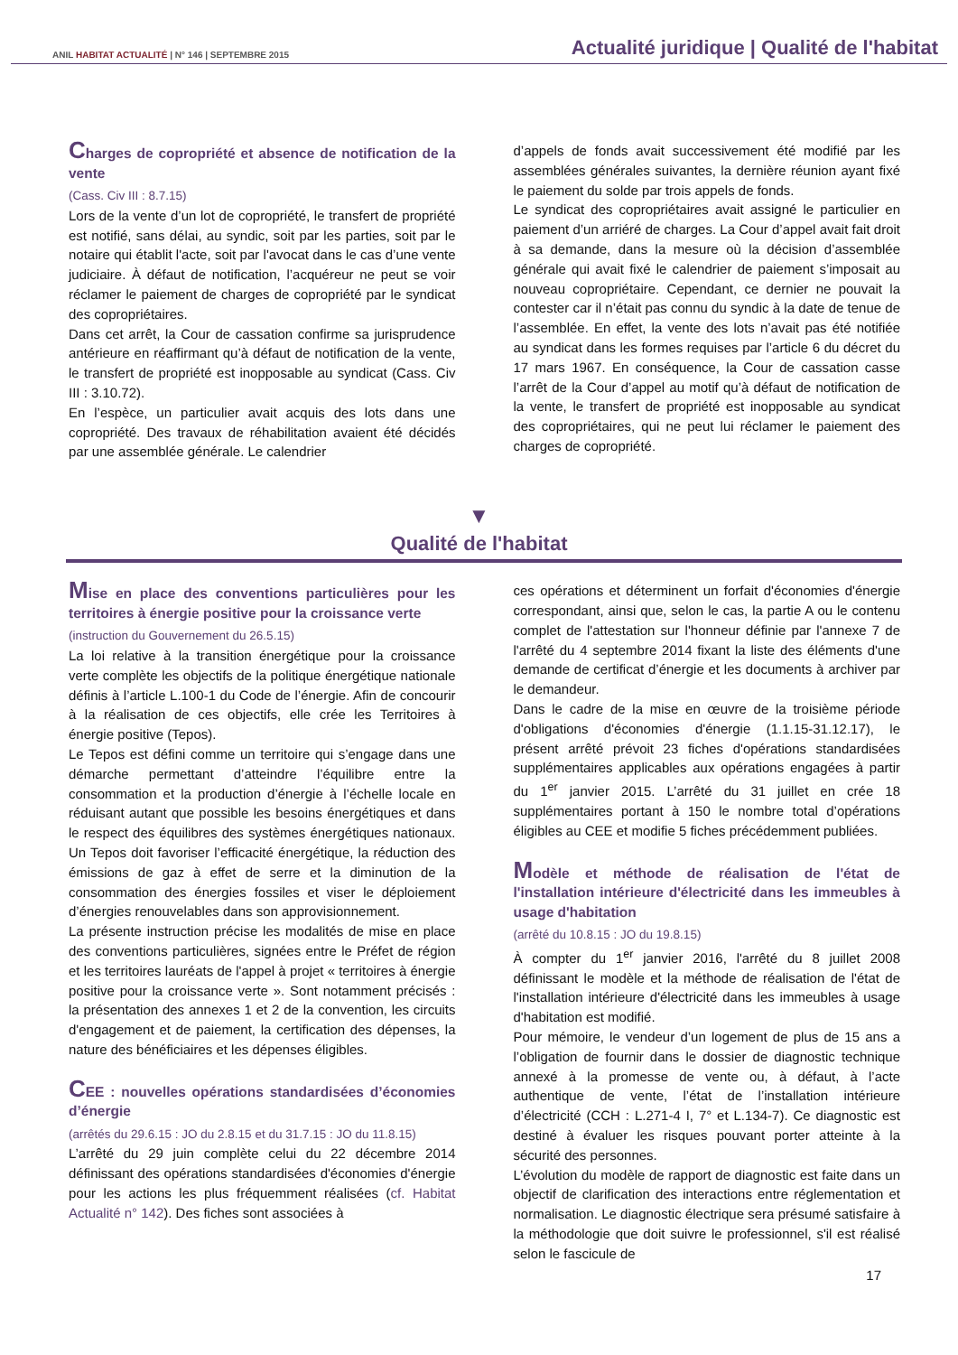ANIL HABITAT ACTUALITÉ | N° 146 | SEPTEMBRE 2015 Actualité juridique | Qualité de l'habitat
Charges de copropriété et absence de notification de la vente
(Cass. Civ III : 8.7.15)
Lors de la vente d’un lot de copropriété, le transfert de propriété est notifié, sans délai, au syndic, soit par les parties, soit par le notaire qui établit l'acte, soit par l'avocat dans le cas d’une vente judiciaire. À défaut de notification, l’acquéreur ne peut se voir réclamer le paiement de charges de copropriété par le syndicat des copropriétaires.
Dans cet arrêt, la Cour de cassation confirme sa jurisprudence antérieure en réaffirmant qu’à défaut de notification de la vente, le transfert de propriété est inopposable au syndicat (Cass. Civ III : 3.10.72).
En l’espèce, un particulier avait acquis des lots dans une copropriété. Des travaux de réhabilitation avaient été décidés par une assemblée générale. Le calendrier
d’appels de fonds avait successivement été modifié par les assemblées générales suivantes, la dernière réunion ayant fixé le paiement du solde par trois appels de fonds.
Le syndicat des copropriétaires avait assigné le particulier en paiement d’un arriéré de charges. La Cour d’appel avait fait droit à sa demande, dans la mesure où la décision d’assemblée générale qui avait fixé le calendrier de paiement s’imposait au nouveau copropriétaire. Cependant, ce dernier ne pouvait la contester car il n’était pas connu du syndic à la date de tenue de l’assemblée. En effet, la vente des lots n’avait pas été notifiée au syndicat dans les formes requises par l’article 6 du décret du 17 mars 1967. En conséquence, la Cour de cassation casse l’arrêt de la Cour d’appel au motif qu’à défaut de notification de la vente, le transfert de propriété est inopposable au syndicat des copropriétaires, qui ne peut lui réclamer le paiement des charges de copropriété.
▼
Qualité de l'habitat
Mise en place des conventions particulières pour les territoires à énergie positive pour la croissance verte
(instruction du Gouvernement du 26.5.15)
La loi relative à la transition énergétique pour la croissance verte complète les objectifs de la politique énergétique nationale définis à l’article L.100-1 du Code de l’énergie. Afin de concourir à la réalisation de ces objectifs, elle crée les Territoires à énergie positive (Tepos).
Le Tepos est défini comme un territoire qui s’engage dans une démarche permettant d’atteindre l’équilibre entre la consommation et la production d’énergie à l’échelle locale en réduisant autant que possible les besoins énergétiques et dans le respect des équilibres des systèmes énergétiques nationaux. Un Tepos doit favoriser l’efficacité énergétique, la réduction des émissions de gaz à effet de serre et la diminution de la consommation des énergies fossiles et viser le déploiement d’énergies renouvelables dans son approvisionnement.
La présente instruction précise les modalités de mise en place des conventions particulières, signées entre le Préfet de région et les territoires lauréats de l'appel à projet « territoires à énergie positive pour la croissance verte ». Sont notamment précisés : la présentation des annexes 1 et 2 de la convention, les circuits d'engagement et de paiement, la certification des dépenses, la nature des bénéficiaires et les dépenses éligibles.
CEE : nouvelles opérations standardisées d’économies d’énergie
(arrêtés du 29.6.15 : JO du 2.8.15 et du 31.7.15 : JO du 11.8.15)
L’arrêté du 29 juin complète celui du 22 décembre 2014 définissant des opérations standardisées d'économies d'énergie pour les actions les plus fréquemment réalisées (cf. Habitat Actualité n° 142). Des fiches sont associées à
ces opérations et déterminent un forfait d'économies d'énergie correspondant, ainsi que, selon le cas, la partie A ou le contenu complet de l'attestation sur l'honneur définie par l'annexe 7 de l'arrêté du 4 septembre 2014 fixant la liste des éléments d'une demande de certificat d’énergie et les documents à archiver par le demandeur.
Dans le cadre de la mise en œuvre de la troisième période d'obligations d'économies d'énergie (1.1.15-31.12.17), le présent arrêté prévoit 23 fiches d'opérations standardisées supplémentaires applicables aux opérations engagées à partir du 1<sup>er</sup> janvier 2015. L’arrêté du 31 juillet en crée 18 supplémentaires portant à 150 le nombre total d’opérations éligibles au CEE et modifie 5 fiches précédemment publiées.
Modèle et méthode de réalisation de l'état de l'installation intérieure d'électricité dans les immeubles à usage d'habitation
(arrêté du 10.8.15 : JO du 19.8.15)
À compter du 1<sup>er</sup> janvier 2016, l'arrêté du 8 juillet 2008 définissant le modèle et la méthode de réalisation de l'état de l'installation intérieure d'électricité dans les immeubles à usage d'habitation est modifié.
Pour mémoire, le vendeur d’un logement de plus de 15 ans a l’obligation de fournir dans le dossier de diagnostic technique annexé à la promesse de vente ou, à défaut, à l’acte authentique de vente, l’état de l’installation intérieure d’électricité (CCH : L.271-4 I, 7° et L.134-7). Ce diagnostic est destiné à évaluer les risques pouvant porter atteinte à la sécurité des personnes.
L’évolution du modèle de rapport de diagnostic est faite dans un objectif de clarification des interactions entre réglementation et normalisation. Le diagnostic électrique sera présumé satisfaire à la méthodologie que doit suivre le professionnel, s'il est réalisé selon le fascicule de
17